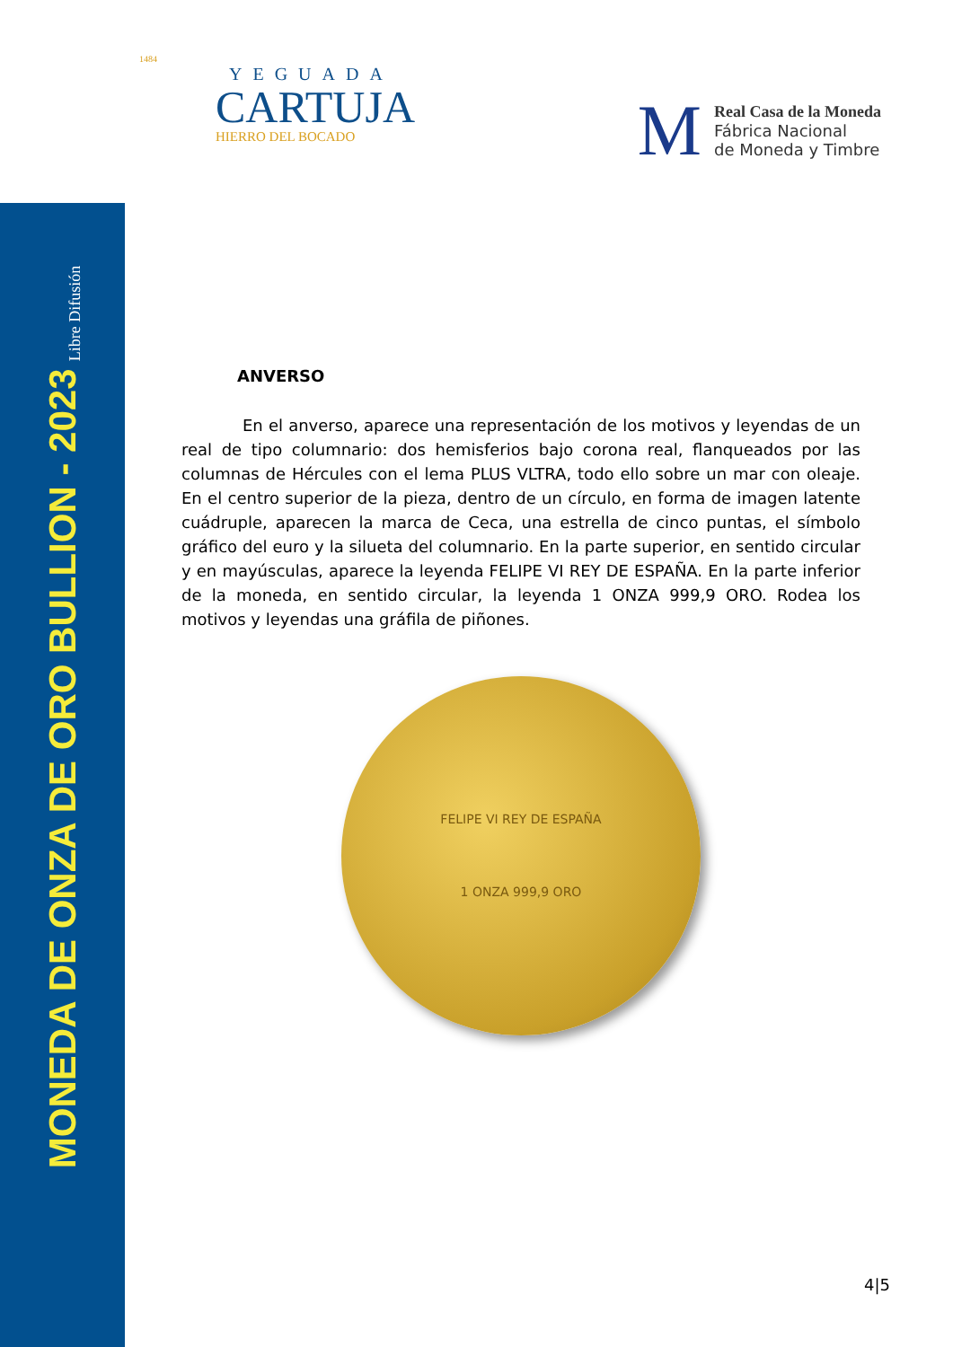MONEDA DE ONZA DE ORO BULLION - 2023 Libre Difusión
1484
YEGUADA
CARTUJA
HIERRO DEL BOCADO
M
Real Casa de la Moneda
Fábrica Nacional
de Moneda y Timbre
ANVERSO
En el anverso, aparece una representación de los motivos y leyendas de un real de tipo columnario: dos hemisferios bajo corona real, flanqueados por las columnas de Hércules con el lema PLUS VLTRA, todo ello sobre un mar con oleaje. En el centro superior de la pieza, dentro de un círculo, en forma de imagen latente cuádruple, aparecen la marca de Ceca, una estrella de cinco puntas, el símbolo gráfico del euro y la silueta del columnario. En la parte superior, en sentido circular y en mayúsculas, aparece la leyenda FELIPE VI REY DE ESPAÑA. En la parte inferior de la moneda, en sentido circular, la leyenda 1 ONZA 999,9 ORO. Rodea los motivos y leyendas una gráfila de piñones.
FELIPE VI REY DE ESPAÑA
1 ONZA 999,9 ORO
4|5